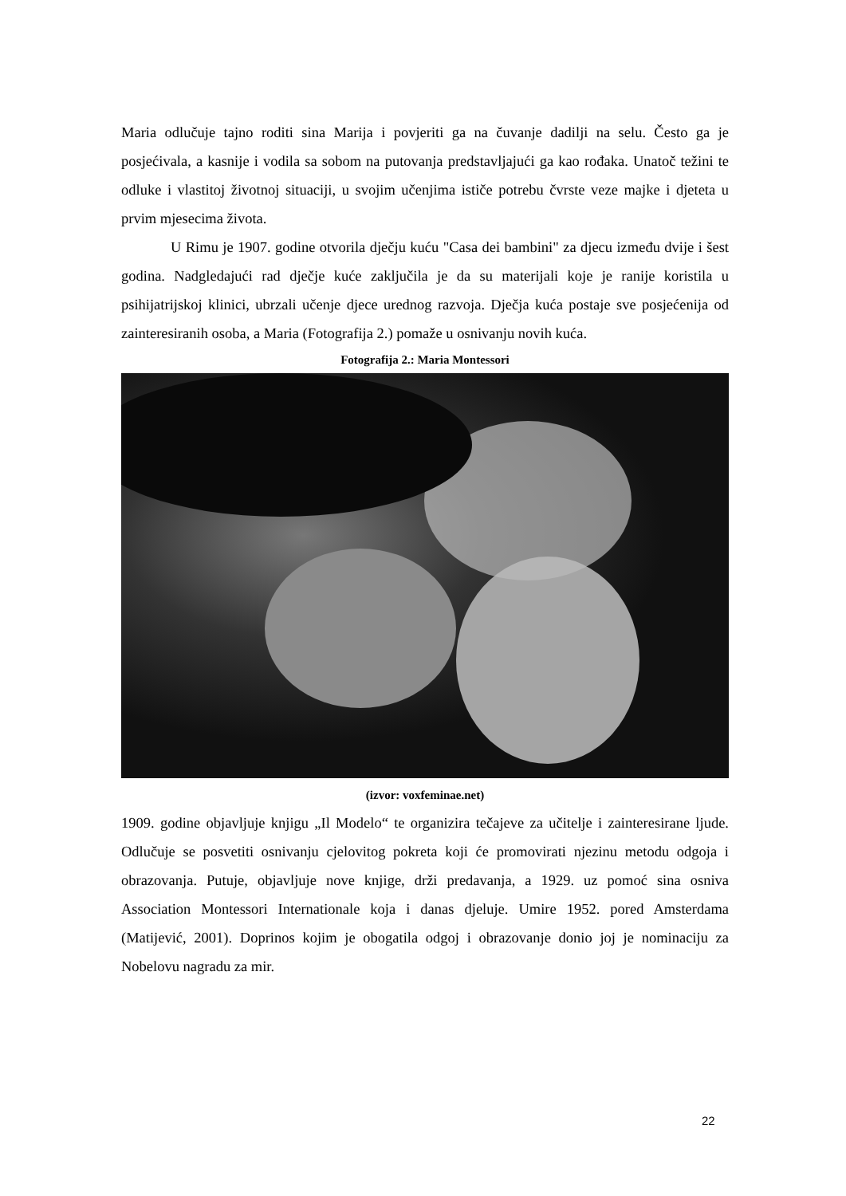Maria odlučuje tajno roditi sina Marija i povjeriti ga na čuvanje dadilji na selu. Često ga je posjećivala, a kasnije i vodila sa sobom na putovanja predstavljajući ga kao rođaka. Unatoč težini te odluke i vlastitoj životnoj situaciji, u svojim učenjima ističe potrebu čvrste veze majke i djeteta u prvim mjesecima života.
U Rimu je 1907. godine otvorila dječju kuću "Casa dei bambini" za djecu između dvije i šest godina. Nadgledajući rad dječje kuće zaključila je da su materijali koje je ranije koristila u psihijatrijskoj klinici, ubrzali učenje djece urednog razvoja. Dječja kuća postaje sve posjećenija od zainteresiranih osoba, a Maria (Fotografija 2.) pomaže u osnivanju novih kuća.
Fotografija 2.: Maria Montessori
(izvor: voxfeminae.net)
1909. godine objavljuje knjigu „Il Modelo“ te organizira tečajeve za učitelje i zainteresirane ljude. Odlučuje se posvetiti osnivanju cjelovitog pokreta koji će promovirati njezinu metodu odgoja i obrazovanja. Putuje, objavljuje nove knjige, drži predavanja, a 1929. uz pomoć sina osniva Association Montessori Internationale koja i danas djeluje. Umire 1952. pored Amsterdama (Matijević, 2001). Doprinos kojim je obogatila odgoj i obrazovanje donio joj je nominaciju za Nobelovu nagradu za mir.
22